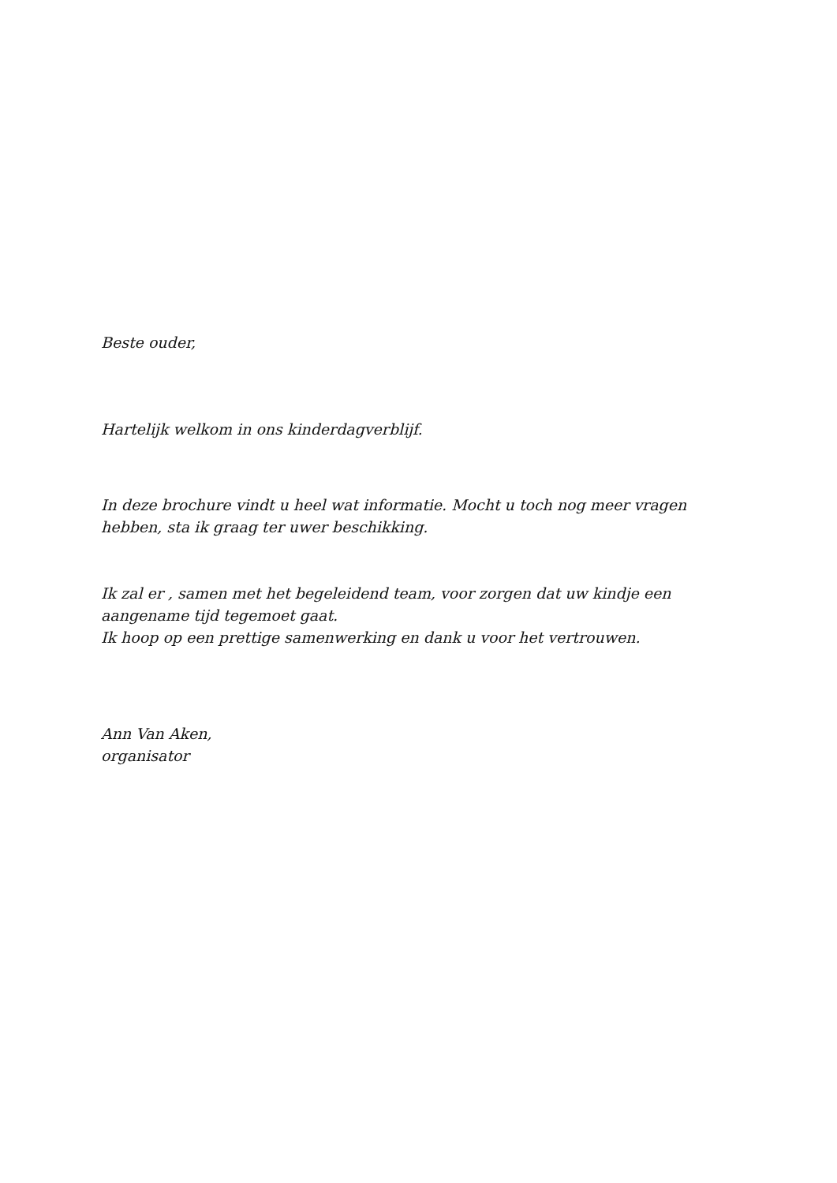Beste ouder,
Hartelijk welkom in ons kinderdagverblijf.
In deze brochure vindt u heel wat informatie. Mocht u toch nog meer vragen hebben, sta ik graag ter uwer beschikking.
Ik zal er , samen met het begeleidend team, voor zorgen dat uw kindje een aangename tijd tegemoet gaat.
Ik hoop op een prettige samenwerking en dank u voor het vertrouwen.
Ann Van Aken,
organisator